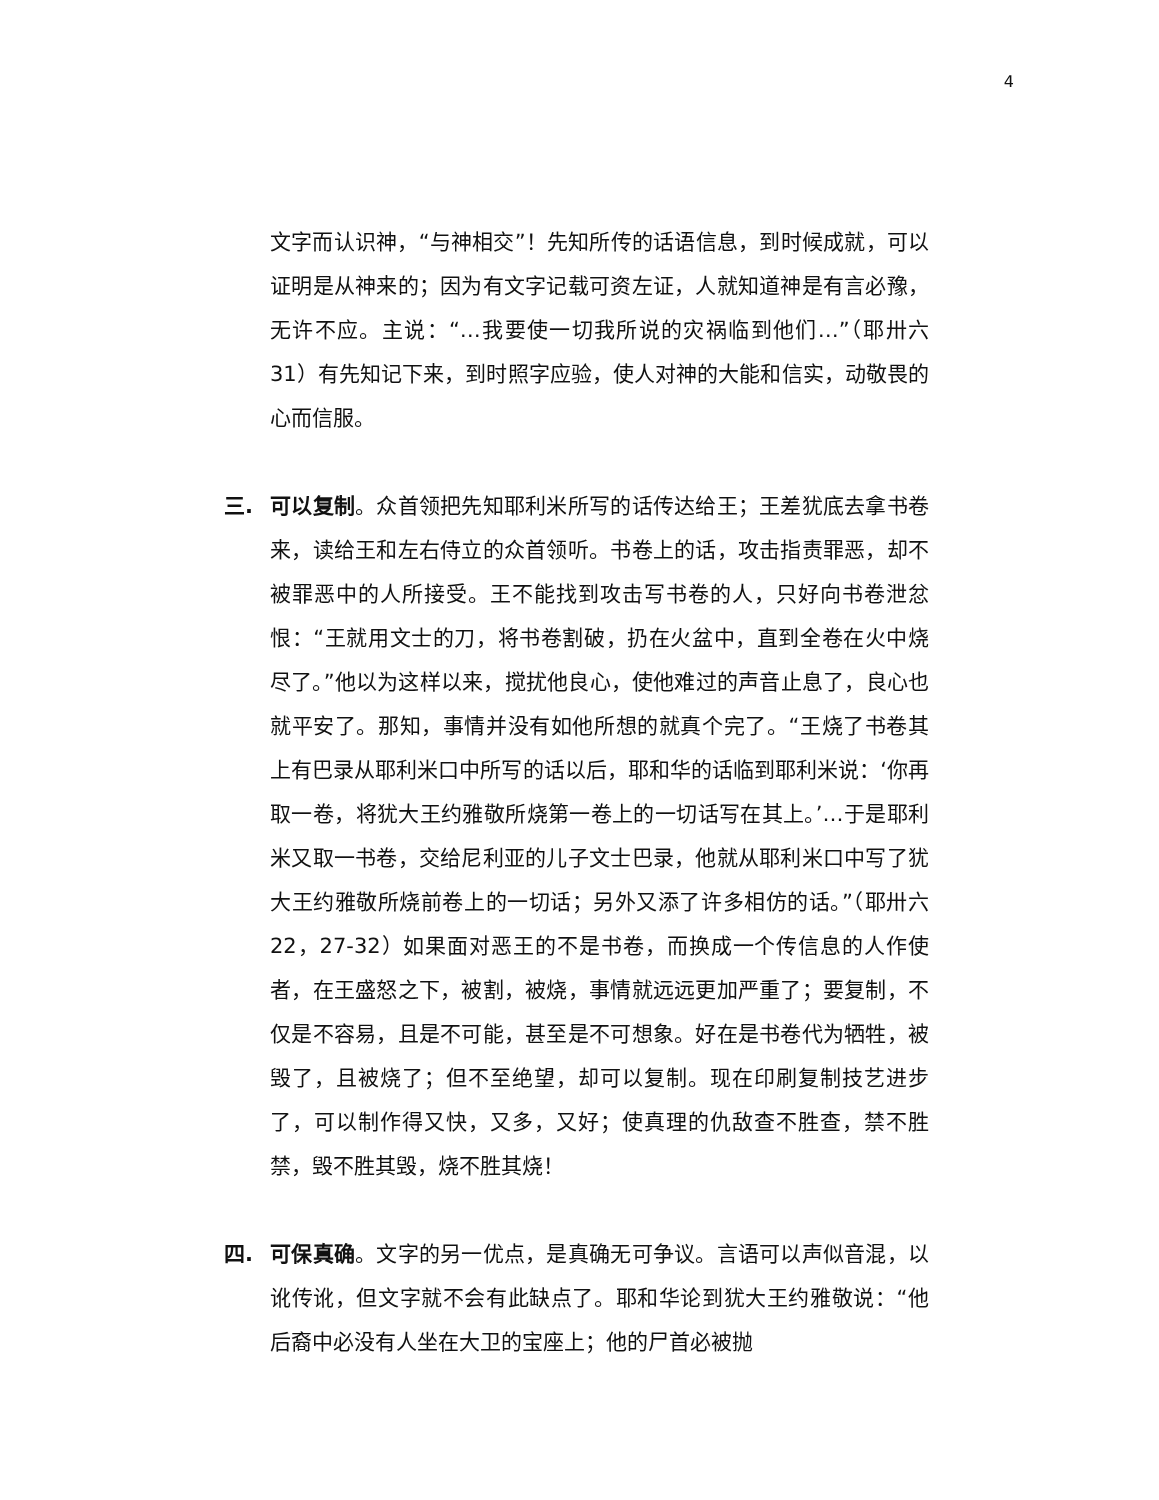4
文字而认识神，“与神相交”！先知所传的话语信息，到时候成就，可以证明是从神来的；因为有文字记载可资左证，人就知道神是有言必豫，无许不应。主说：“…我要使一切我所说的灾祸临到他们…”（耶卅六 31）有先知记下来，到时照字应验，使人对神的大能和信实，动敬畏的心而信服。
三. 可以复制。众首领把先知耶利米所写的话传达给王；王差犹底去拿书卷来，读给王和左右侍立的众首领听。书卷上的话，攻击指责罪恶，却不被罪恶中的人所接受。王不能找到攻击写书卷的人，只好向书卷泄忿恨：“王就用文士的刀，将书卷割破，扔在火盆中，直到全卷在火中烧尽了。”他以为这样以来，搅扰他良心，使他难过的声音止息了，良心也就平安了。那知，事情并没有如他所想的就真个完了。“王烧了书卷其上有巴录从耶利米口中所写的话以后，耶和华的话临到耶利米说：‘你再取一卷，将犹大王约雅敬所烧第一卷上的一切话写在其上。’…于是耶利米又取一书卷，交给尼利亚的儿子文士巴录，他就从耶利米口中写了犹大王约雅敬所烧前卷上的一切话；另外又添了许多相仿的话。”（耶卅六 22，27-32）如果面对恶王的不是书卷，而换成一个传信息的人作使者，在王盛怒之下，被割，被烧，事情就远远更加严重了；要复制，不仅是不容易，且是不可能，甚至是不可想象。好在是书卷代为牺牲，被毁了，且被烧了；但不至绝望，却可以复制。现在印刷复制技艺进步了，可以制作得又快，又多，又好；使真理的仇敌查不胜查，禁不胜禁，毁不胜其毁，烧不胜其烧！
四. 可保真确。文字的另一优点，是真确无可争议。言语可以声似音混，以讹传讹，但文字就不会有此缺点了。耶和华论到犹大王约雅敬说：“他后裔中必没有人坐在大卫的宝座上；他的尸首必被抛